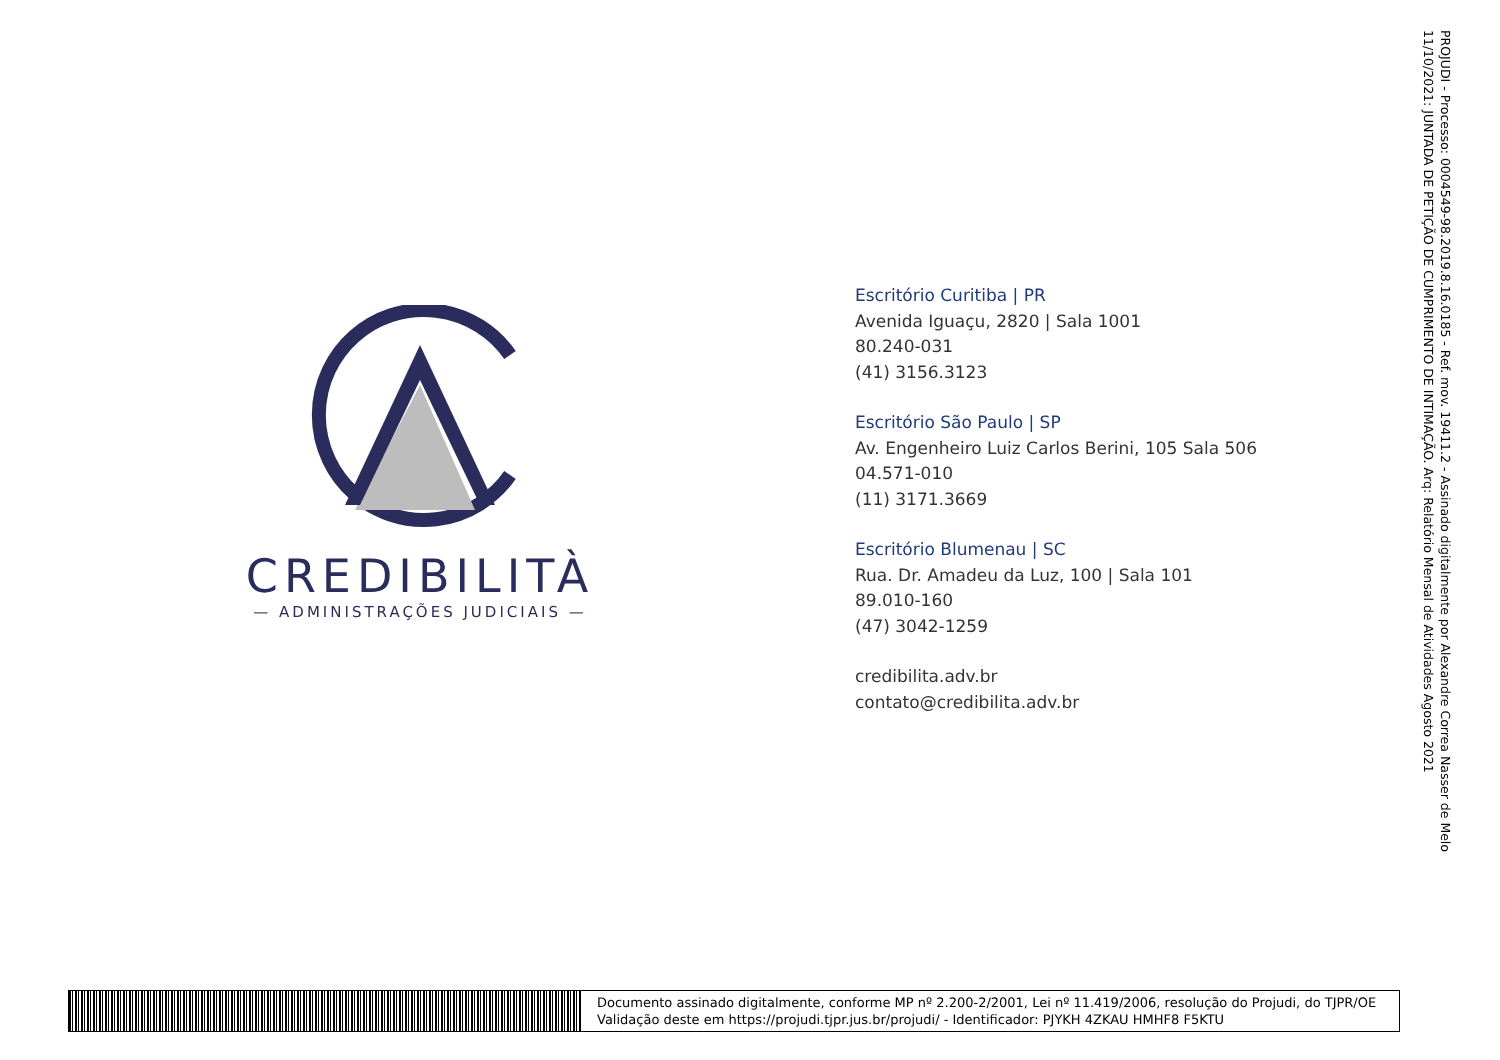CREDIBILITÀ
— ADMINISTRAÇÕES JUDICIAIS —
Escritório Curitiba | PR
Avenida Iguaçu, 2820 | Sala 1001
80.240-031
(41) 3156.3123
Escritório São Paulo | SP
Av. Engenheiro Luiz Carlos Berini, 105 Sala 506
04.571-010
(11) 3171.3669
Escritório Blumenau | SC
Rua. Dr. Amadeu da Luz, 100 | Sala 101
89.010-160
(47) 3042-1259
credibilita.adv.br
contato@credibilita.adv.br
PROJUDI - Processo: 0004549-98.2019.8.16.0185 - Ref. mov. 19411.2 - Assinado digitalmente por Alexandre Correa Nasser de Melo
11/10/2021: JUNTADA DE PETIÇÃO DE CUMPRIMENTO DE INTIMAÇÃO. Arq: Relatório Mensal de Atividades Agosto 2021
Documento assinado digitalmente, conforme MP nº 2.200-2/2001, Lei nº 11.419/2006, resolução do Projudi, do TJPR/OE
Validação deste em https://projudi.tjpr.jus.br/projudi/ - Identificador: PJYKH 4ZKAU HMHF8 F5KTU